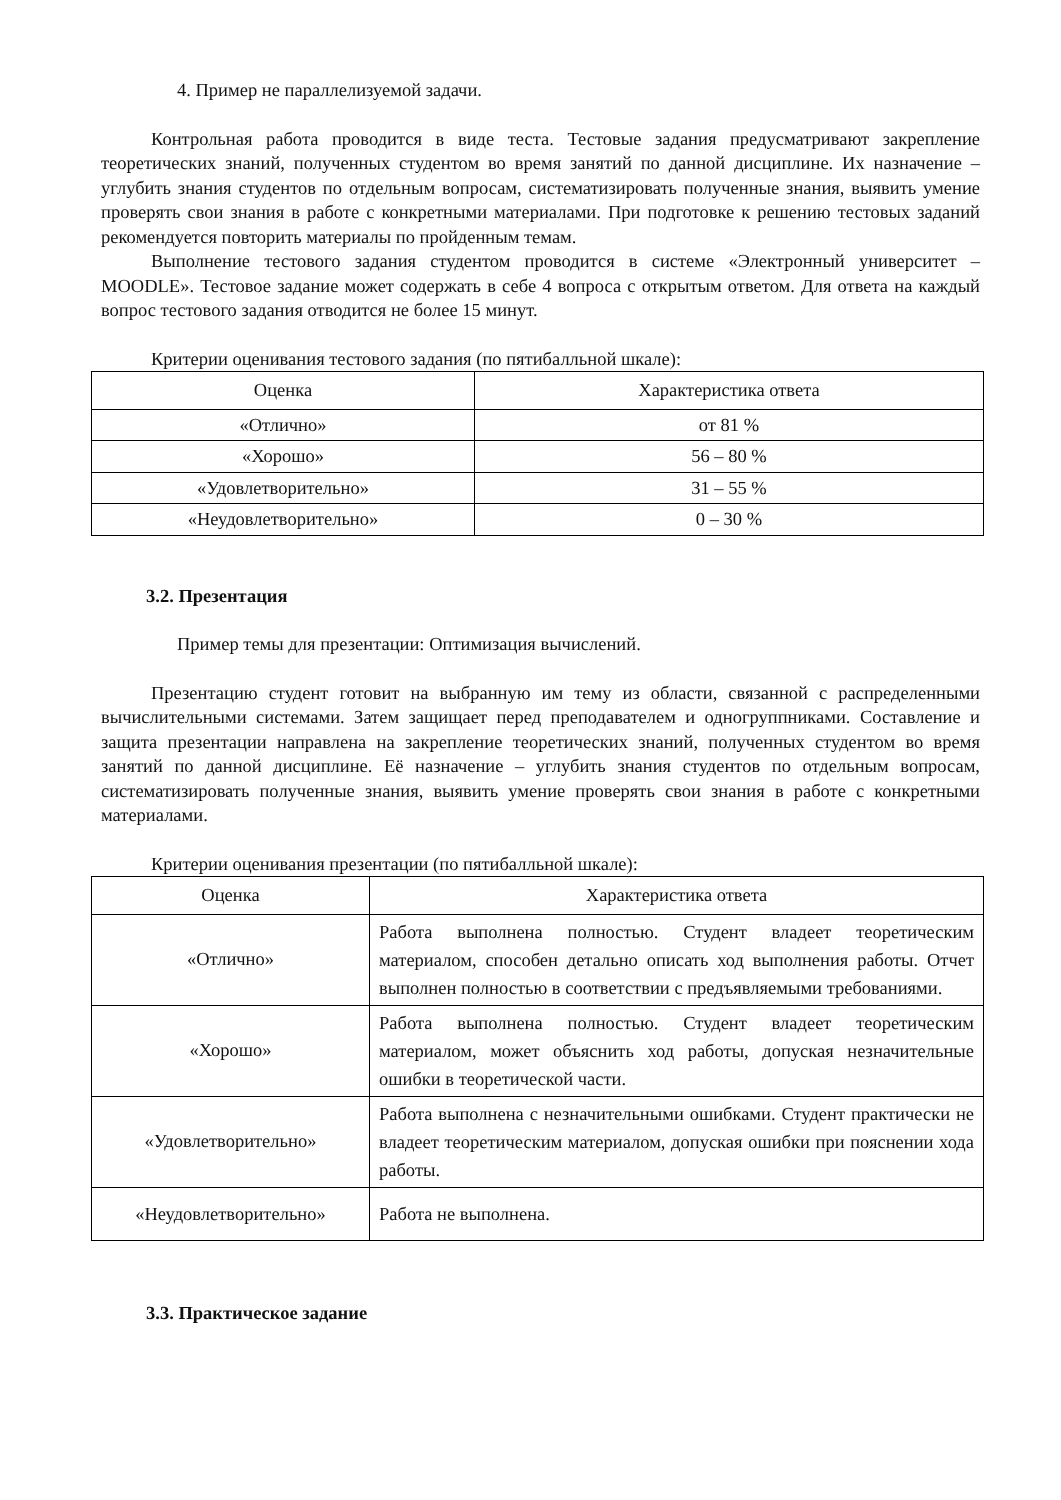4. Пример не параллелизуемой задачи.
Контрольная работа проводится в виде теста. Тестовые задания предусматривают закрепление теоретических знаний, полученных студентом во время занятий по данной дисциплине. Их назначение – углубить знания студентов по отдельным вопросам, систематизировать полученные знания, выявить умение проверять свои знания в работе с конкретными материалами. При подготовке к решению тестовых заданий рекомендуется повторить материалы по пройденным темам.
Выполнение тестового задания студентом проводится в системе «Электронный университет – MOODLE». Тестовое задание может содержать в себе 4 вопроса с открытым ответом. Для ответа на каждый вопрос тестового задания отводится не более 15 минут.
Критерии оценивания тестового задания (по пятибалльной шкале):
| Оценка | Характеристика ответа |
| «Отлично» | от 81 % |
| «Хорошо» | 56 – 80 % |
| «Удовлетворительно» | 31 – 55 % |
| «Неудовлетворительно» | 0 – 30 % |
3.2. Презентация
Пример темы для презентации: Оптимизация вычислений.
Презентацию студент готовит на выбранную им тему из области, связанной с распределенными вычислительными системами. Затем защищает перед преподавателем и одногруппниками. Составление и защита презентации направлена на закрепление теоретических знаний, полученных студентом во время занятий по данной дисциплине. Её назначение – углубить знания студентов по отдельным вопросам, систематизировать полученные знания, выявить умение проверять свои знания в работе с конкретными материалами.
Критерии оценивания презентации (по пятибалльной шкале):
| Оценка | Характеристика ответа |
| «Отлично» | Работа выполнена полностью. Студент владеет теоретическим материалом, способен детально описать ход выполнения работы. Отчет выполнен полностью в соответствии с предъявляемыми требованиями. |
| «Хорошо» | Работа выполнена полностью. Студент владеет теоретическим материалом, может объяснить ход работы, допуская незначительные ошибки в теоретической части. |
| «Удовлетворительно» | Работа выполнена с незначительными ошибками. Студент практически не владеет теоретическим материалом, допуская ошибки при пояснении хода работы. |
| «Неудовлетворительно» | Работа не выполнена. |
3.3. Практическое задание